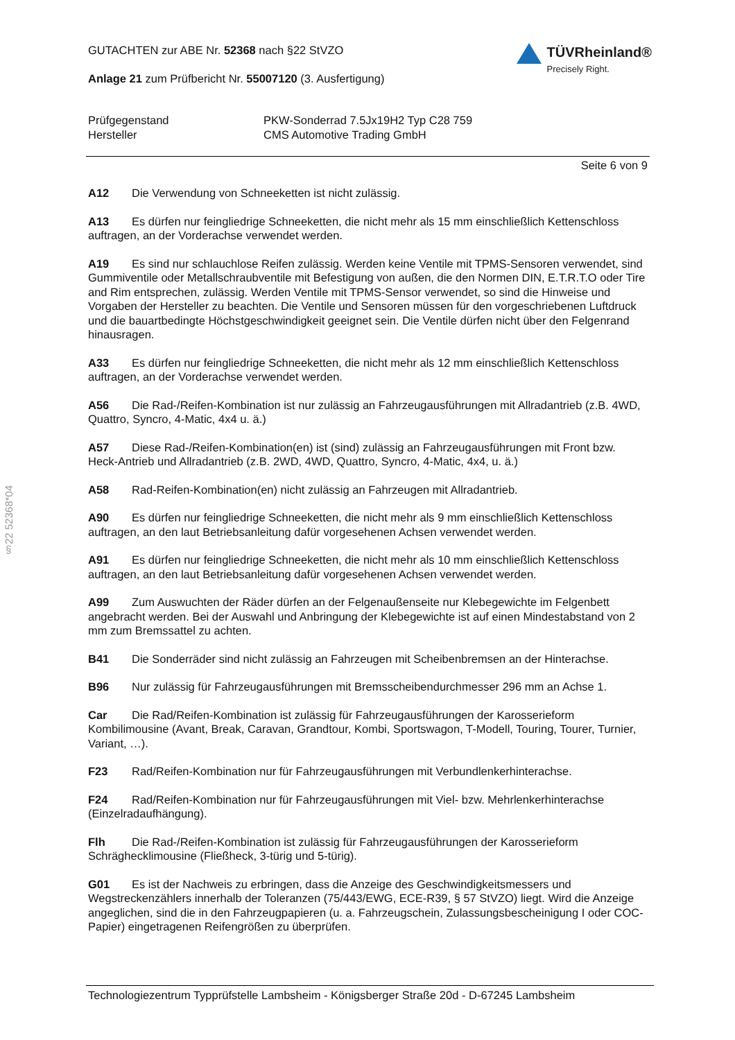GUTACHTEN zur ABE Nr. 52368 nach §22 StVZO
Anlage 21 zum Prüfbericht Nr. 55007120 (3. Ausfertigung)
TÜVRheinland®
Precisely Right.
Prüfgegenstand
PKW-Sonderrad 7.5Jx19H2 Typ C28 759
Hersteller
CMS Automotive Trading GmbH
Seite 6 von 9
A12 Die Verwendung von Schneeketten ist nicht zulässig.
A13 Es dürfen nur feingliedrige Schneeketten, die nicht mehr als 15 mm einschließlich Kettenschloss auftragen, an der Vorderachse verwendet werden.
A19 Es sind nur schlauchlose Reifen zulässig. Werden keine Ventile mit TPMS-Sensoren verwendet, sind Gummiventile oder Metallschraubventile mit Befestigung von außen, die den Normen DIN, E.T.R.T.O oder Tire and Rim entsprechen, zulässig. Werden Ventile mit TPMS-Sensor verwendet, so sind die Hinweise und Vorgaben der Hersteller zu beachten. Die Ventile und Sensoren müssen für den vorgeschriebenen Luftdruck und die bauartbedingte Höchstgeschwindigkeit geeignet sein. Die Ventile dürfen nicht über den Felgenrand hinausragen.
A33 Es dürfen nur feingliedrige Schneeketten, die nicht mehr als 12 mm einschließlich Kettenschloss auftragen, an der Vorderachse verwendet werden.
A56 Die Rad-/Reifen-Kombination ist nur zulässig an Fahrzeugausführungen mit Allradantrieb (z.B. 4WD, Quattro, Syncro, 4-Matic, 4x4 u. ä.)
A57 Diese Rad-/Reifen-Kombination(en) ist (sind) zulässig an Fahrzeugausführungen mit Front bzw. Heck-Antrieb und Allradantrieb (z.B. 2WD, 4WD, Quattro, Syncro, 4-Matic, 4x4, u. ä.)
A58 Rad-Reifen-Kombination(en) nicht zulässig an Fahrzeugen mit Allradantrieb.
A90 Es dürfen nur feingliedrige Schneeketten, die nicht mehr als 9 mm einschließlich Kettenschloss auftragen, an den laut Betriebsanleitung dafür vorgesehenen Achsen verwendet werden.
A91 Es dürfen nur feingliedrige Schneeketten, die nicht mehr als 10 mm einschließlich Kettenschloss auftragen, an den laut Betriebsanleitung dafür vorgesehenen Achsen verwendet werden.
A99 Zum Auswuchten der Räder dürfen an der Felgenaußenseite nur Klebegewichte im Felgenbett angebracht werden. Bei der Auswahl und Anbringung der Klebegewichte ist auf einen Mindestabstand von 2 mm zum Bremssattel zu achten.
B41 Die Sonderräder sind nicht zulässig an Fahrzeugen mit Scheibenbremsen an der Hinterachse.
B96 Nur zulässig für Fahrzeugausführungen mit Bremsscheibendurchmesser 296 mm an Achse 1.
Car Die Rad/Reifen-Kombination ist zulässig für Fahrzeugausführungen der Karosserieform Kombilimousine (Avant, Break, Caravan, Grandtour, Kombi, Sportswagon, T-Modell, Touring, Tourer, Turnier, Variant, …).
F23 Rad/Reifen-Kombination nur für Fahrzeugausführungen mit Verbundlenkerhinterachse.
F24 Rad/Reifen-Kombination nur für Fahrzeugausführungen mit Viel- bzw. Mehrlenkerhinterachse (Einzelradaufhängung).
Flh Die Rad-/Reifen-Kombination ist zulässig für Fahrzeugausführungen der Karosserieform Schräghecklimousine (Fließheck, 3-türig und 5-türig).
G01 Es ist der Nachweis zu erbringen, dass die Anzeige des Geschwindigkeitsmessers und Wegstreckenzählers innerhalb der Toleranzen (75/443/EWG, ECE-R39, § 57 StVZO) liegt. Wird die Anzeige angeglichen, sind die in den Fahrzeugpapieren (u. a. Fahrzeugschein, Zulassungsbescheinigung I oder COC-Papier) eingetragenen Reifengrößen zu überprüfen.
§22 52368*04
Technologiezentrum Typprüfstelle Lambsheim - Königsberger Straße 20d - D-67245 Lambsheim